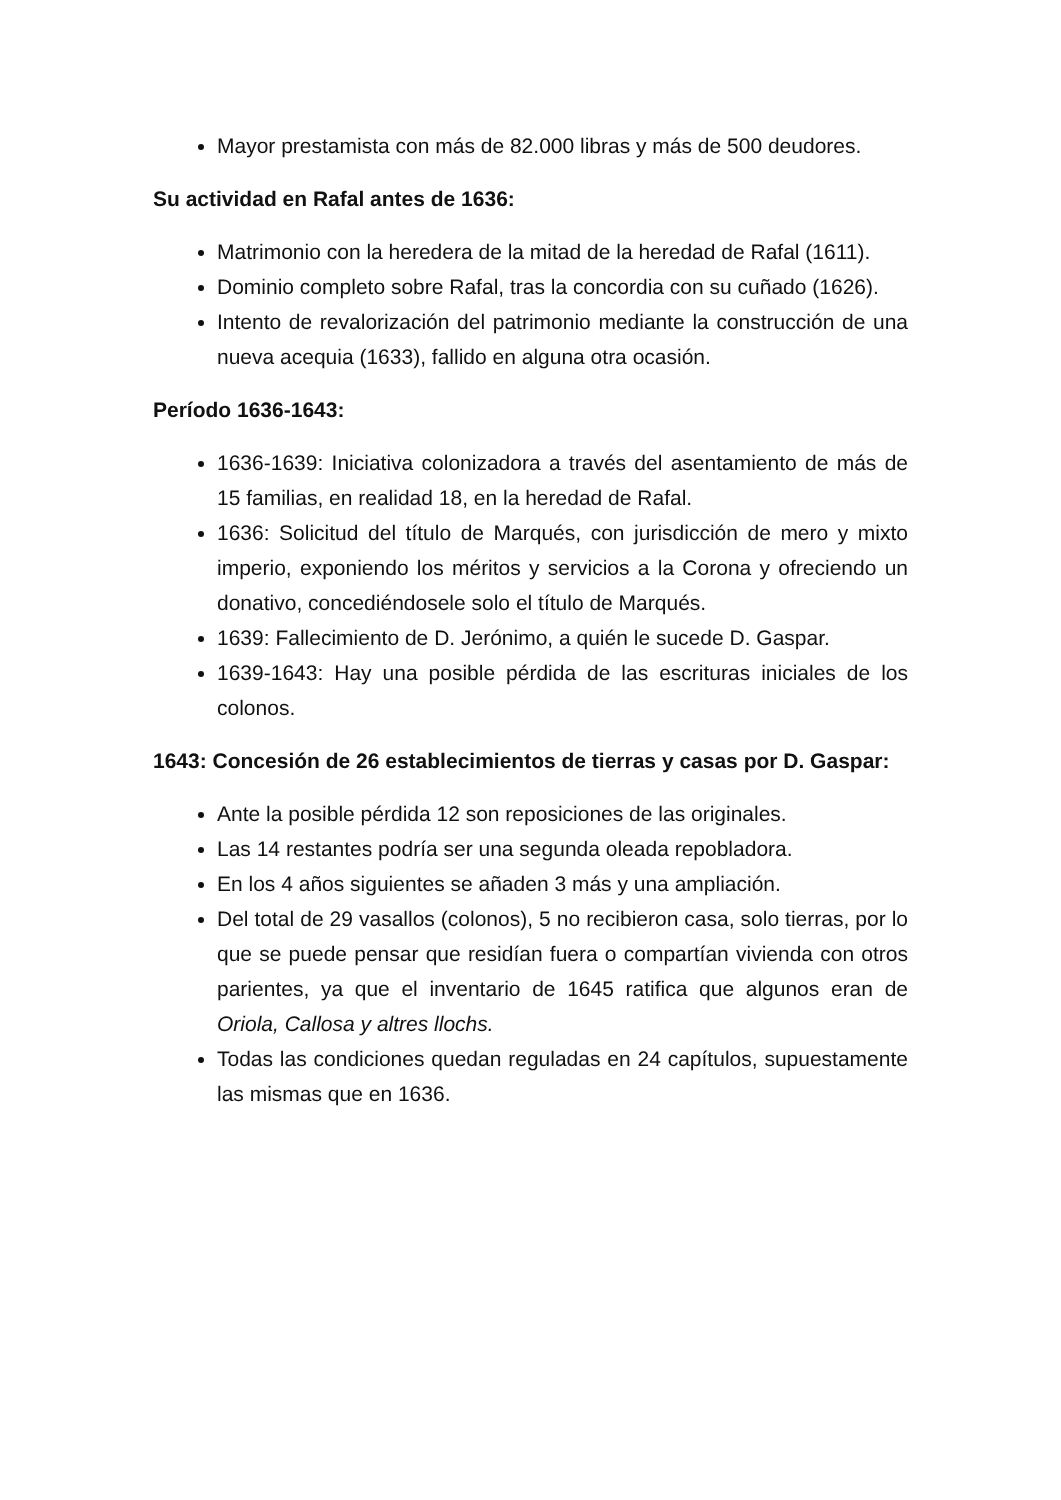Mayor prestamista con más de 82.000 libras y más de 500 deudores.
Su actividad en Rafal antes de 1636:
Matrimonio con la heredera de la mitad de la heredad de Rafal (1611).
Dominio completo sobre Rafal, tras la concordia con su cuñado (1626).
Intento de revalorización del patrimonio mediante la construcción de una nueva acequia (1633), fallido en alguna otra ocasión.
Período 1636-1643:
1636-1639: Iniciativa colonizadora a través del asentamiento de más de 15 familias, en realidad 18, en la heredad de Rafal.
1636: Solicitud del título de Marqués, con jurisdicción de mero y mixto imperio, exponiendo los méritos y servicios a la Corona y ofreciendo un donativo, concediéndosele solo el título de Marqués.
1639: Fallecimiento de D. Jerónimo, a quién le sucede D. Gaspar.
1639-1643: Hay una posible pérdida de las escrituras iniciales de los colonos.
1643: Concesión de 26 establecimientos de tierras y casas por D. Gaspar:
Ante la posible pérdida 12 son reposiciones de las originales.
Las 14 restantes podría ser una segunda oleada repobladora.
En los 4 años siguientes se añaden 3 más y una ampliación.
Del total de 29 vasallos (colonos), 5 no recibieron casa, solo tierras, por lo que se puede pensar que residían fuera o compartían vivienda con otros parientes, ya que el inventario de 1645 ratifica que algunos eran de Oriola, Callosa y altres llochs.
Todas las condiciones quedan reguladas en 24 capítulos, supuestamente las mismas que en 1636.